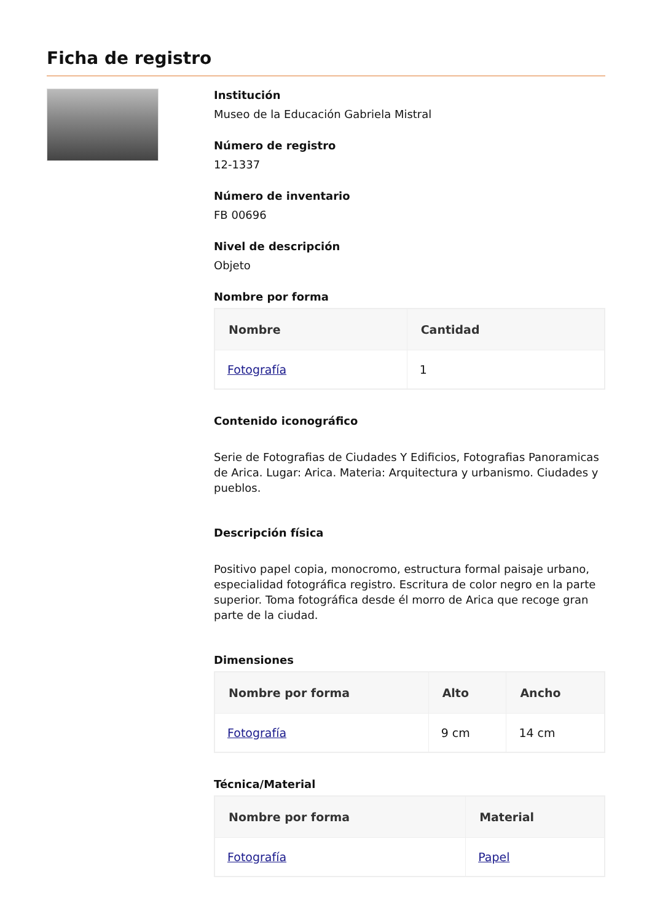Ficha de registro
Institución
Museo de la Educación Gabriela Mistral
Número de registro
12-1337
Número de inventario
FB 00696
Nivel de descripción
Objeto
Nombre por forma
| Nombre | Cantidad |
| --- | --- |
| Fotografía | 1 |
Contenido iconográfico
Serie de Fotografias de Ciudades Y Edificios, Fotografias Panoramicas de Arica. Lugar: Arica. Materia: Arquitectura y urbanismo. Ciudades y pueblos.
Descripción física
Positivo papel copia, monocromo, estructura formal paisaje urbano, especialidad fotográfica registro. Escritura de color negro en la parte superior. Toma fotográfica desde él morro de Arica que recoge gran parte de la ciudad.
Dimensiones
| Nombre por forma | Alto | Ancho |
| --- | --- | --- |
| Fotografía | 9 cm | 14 cm |
Técnica/Material
| Nombre por forma | Material |
| --- | --- |
| Fotografía | Papel |